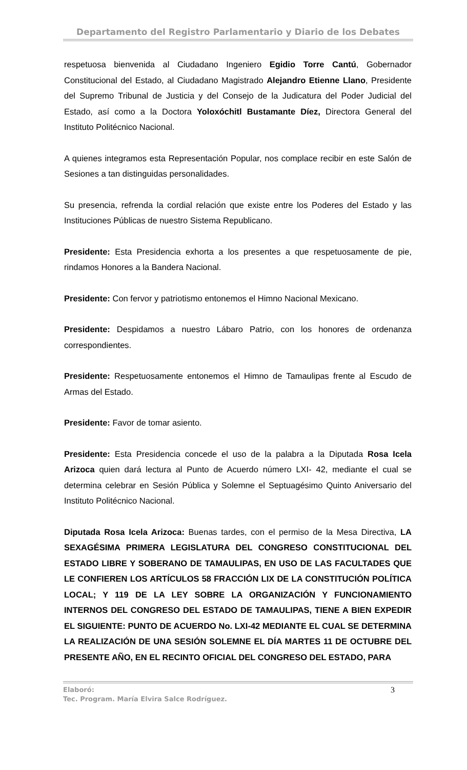Departamento del Registro Parlamentario y Diario de los Debates
respetuosa bienvenida al Ciudadano Ingeniero Egidio Torre Cantú, Gobernador Constitucional del Estado, al Ciudadano Magistrado Alejandro Etienne Llano, Presidente del Supremo Tribunal de Justicia y del Consejo de la Judicatura del Poder Judicial del Estado, así como a la Doctora Yoloxóchitl Bustamante Díez, Directora General del Instituto Politécnico Nacional.
A quienes integramos esta Representación Popular, nos complace recibir en este Salón de Sesiones a tan distinguidas personalidades.
Su presencia, refrenda la cordial relación que existe entre los Poderes del Estado y las Instituciones Públicas de nuestro Sistema Republicano.
Presidente: Esta Presidencia exhorta a los presentes a que respetuosamente de pie, rindamos Honores a la Bandera Nacional.
Presidente: Con fervor y patriotismo entonemos el Himno Nacional Mexicano.
Presidente: Despidamos a nuestro Lábaro Patrio, con los honores de ordenanza correspondientes.
Presidente: Respetuosamente entonemos el Himno de Tamaulipas frente al Escudo de Armas del Estado.
Presidente: Favor de tomar asiento.
Presidente: Esta Presidencia concede el uso de la palabra a la Diputada Rosa Icela Arizoca quien dará lectura al Punto de Acuerdo número LXI- 42, mediante el cual se determina celebrar en Sesión Pública y Solemne el Septuagésimo Quinto Aniversario del Instituto Politécnico Nacional.
Diputada Rosa Icela Arizoca: Buenas tardes, con el permiso de la Mesa Directiva, LA SEXAGÉSIMA PRIMERA LEGISLATURA DEL CONGRESO CONSTITUCIONAL DEL ESTADO LIBRE Y SOBERANO DE TAMAULIPAS, EN USO DE LAS FACULTADES QUE LE CONFIEREN LOS ARTÍCULOS 58 FRACCIÓN LIX DE LA CONSTITUCIÓN POLÍTICA LOCAL; Y 119 DE LA LEY SOBRE LA ORGANIZACIÓN Y FUNCIONAMIENTO INTERNOS DEL CONGRESO DEL ESTADO DE TAMAULIPAS, TIENE A BIEN EXPEDIR EL SIGUIENTE: PUNTO DE ACUERDO No. LXI-42 MEDIANTE EL CUAL SE DETERMINA LA REALIZACIÓN DE UNA SESIÓN SOLEMNE EL DÍA MARTES 11 DE OCTUBRE DEL PRESENTE AÑO, EN EL RECINTO OFICIAL DEL CONGRESO DEL ESTADO, PARA
3 Elaboró:
Tec. Program. María Elvira Salce Rodríguez.